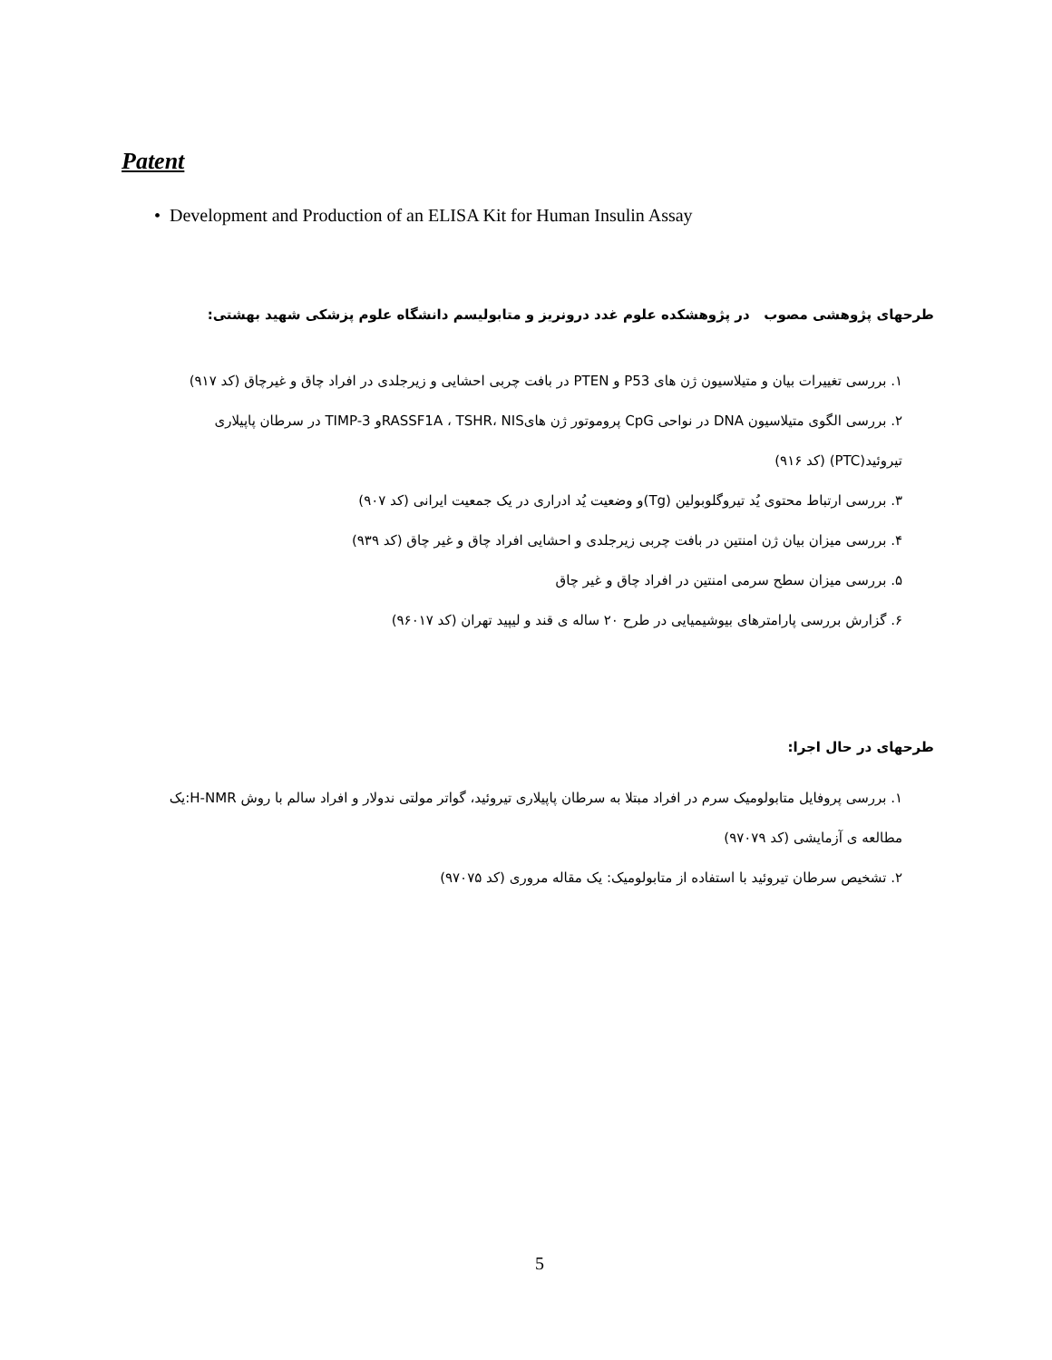Patent
• Development and Production of an ELISA Kit for Human Insulin Assay
طرحهای پژوهشی مصوب در پژوهشکده علوم غدد درونریز و متابولیسم دانشگاه علوم پزشکی شهید بهشتی:
۱. بررسی تغییرات بیان و متیلاسیون ژن های P53 و PTEN در بافت چربی احشایی و زیرجلدی در افراد چاق و غیرچاق (کد ۹۱۷)
۲. بررسی الگوی متیلاسیون DNA در نواحی CpG پروموتور ژن هایRASSF1A ، TSHR، NISو TIMP-3 در سرطان پاپیلاری تیروئید(PTC) (کد ۹۱۶)
۳. بررسی ارتباط محتوی یُد تیروگلوبولین (Tg)و وضعیت یُد ادراری در یک جمعیت ایرانی (کد ۹۰۷)
۴. بررسی میزان بیان ژن امنتین در بافت چربی زیرجلدی و احشایی افراد چاق و غیر چاق (کد ۹۳۹)
۵. بررسی میزان سطح سرمی امنتین در افراد چاق و غیر چاق
۶. گزارش بررسی پارامترهای بیوشیمیایی در طرح ۲۰ ساله ی قند و لیپید تهران (کد ۹۶۰۱۷)
طرحهای در حال اجرا:
۱. بررسی پروفایل متابولومیک سرم در افراد مبتلا به سرطان پاپیلاری تیروئید، گواتر مولتی ندولار و افراد سالم با روش H-NMR:یک مطالعه ی آزمایشی (کد ۹۷۰۷۹)
۲. تشخیص سرطان تیروئید با استفاده از متابولومیک: یک مقاله مروری (کد ۹۷۰۷۵)
5